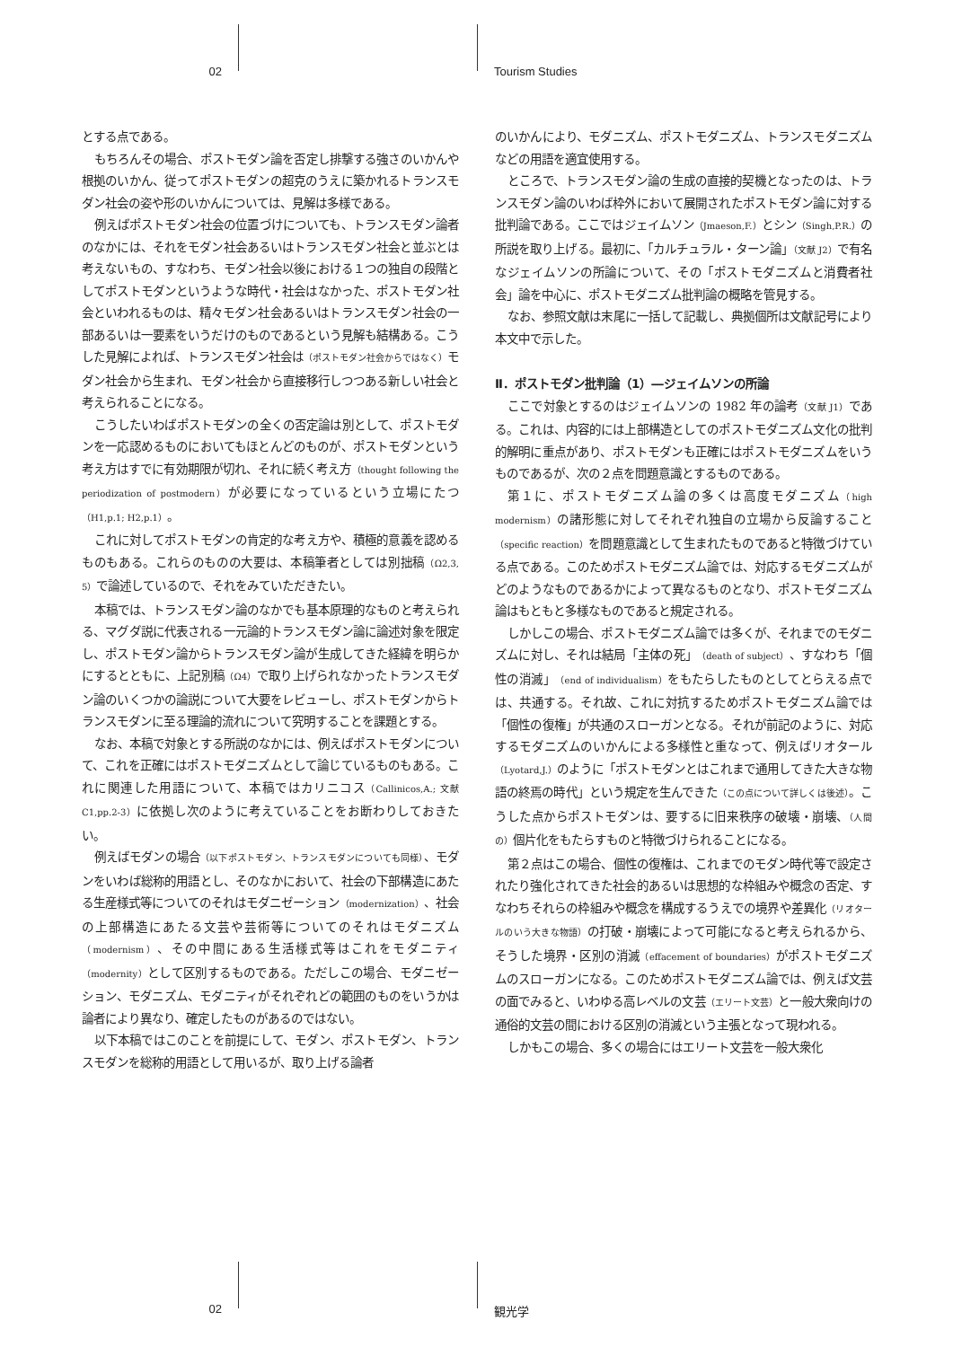02 Tourism Studies
とする点である。
もちろんその場合、ポストモダン論を否定し排撃する強さのいかんや根拠のいかん、従ってポストモダンの超克のうえに築かれるトランスモダン社会の姿や形のいかんについては、見解は多様である。
例えばポストモダン社会の位置づけについても、トランスモダン論者のなかには、それをモダン社会あるいはトランスモダン社会と並ぶとは考えないもの、すなわち、モダン社会以後における１つの独自の段階としてポストモダンというような時代・社会はなかった、ポストモダン社会といわれるものは、精々モダン社会あるいはトランスモダン社会の一部あるいは一要素をいうだけのものであるという見解も結構ある。こうした見解によれば、トランスモダン社会は（ポストモダン社会からではなく）モダン社会から生まれ、モダン社会から直接移行しつつある新しい社会と考えられることになる。
こうしたいわばポストモダンの全くの否定論は別として、ポストモダンを一応認めるものにおいてもほとんどのものが、ポストモダンという考え方はすでに有効期限が切れ、それに続く考え方（thought following the periodization of postmodern）が必要になっているという立場にたつ（H1,p.1; H2,p.1）。
これに対してポストモダンの肯定的な考え方や、積極的意義を認めるものもある。これらのものの大要は、本稿筆者としては別拙稿（Ω2,3, 5）で論述しているので、それをみていただきたい。
本稿では、トランスモダン論のなかでも基本原理的なものと考えられる、マグダ説に代表される一元論的トランスモダン論に論述対象を限定し、ポストモダン論からトランスモダン論が生成してきた経緯を明らかにするとともに、上記別稿（Ω4）で取り上げられなかったトランスモダン論のいくつかの論説について大要をレビューし、ポストモダンからトランスモダンに至る理論的流れについて究明することを課題とする。
なお、本稿で対象とする所説のなかには、例えばポストモダンについて、これを正確にはポストモダニズムとして論じているものもある。これに関連した用語について、本稿ではカリニコス（Callinicos,A.; 文献 C1,pp.2-3）に依拠し次のように考えていることをお断わりしておきたい。
例えばモダンの場合（以下ポストモダン、トランスモダンについても同様）、モダンをいわば総称的用語とし、そのなかにおいて、社会の下部構造にあたる生産様式等についてのそれはモダニゼーション（modernization）、社会の上部構造にあたる文芸や芸術等についてのそれはモダニズム（modernism）、その中間にある生活様式等はこれをモダニティ（modernity）として区別するものである。ただしこの場合、モダニゼーション、モダニズム、モダニティがそれぞれどの範囲のものをいうかは論者により異なり、確定したものがあるのではない。
以下本稿ではこのことを前提にして、モダン、ポストモダン、トランスモダンを総称的用語として用いるが、取り上げる論者
のいかんにより、モダニズム、ポストモダニズム、トランスモダニズムなどの用語を適宜使用する。
ところで、トランスモダン論の生成の直接的契機となったのは、トランスモダン論のいわば枠外において展開されたポストモダン論に対する批判論である。ここではジェイムソン（Jmaeson,F.）とシン（Singh,P.R.）の所説を取り上げる。最初に、「カルチュラル・ターン論」（文献 J2）で有名なジェイムソンの所論について、その「ポストモダニズムと消費者社会」論を中心に、ポストモダニズム批判論の概略を管見する。
なお、参照文献は末尾に一括して記載し、典拠個所は文献記号により本文中で示した。
Ⅱ．ポストモダン批判論（1）―ジェイムソンの所論
ここで対象とするのはジェイムソンの 1982 年の論考（文献 J1）である。これは、内容的には上部構造としてのポストモダニズム文化の批判的解明に重点があり、ポストモダンも正確にはポストモダニズムをいうものであるが、次の２点を問題意識とするものである。
第１に、ポストモダニズム論の多くは高度モダニズム（high modernism）の諸形態に対してそれぞれ独自の立場から反論すること（specific reaction）を問題意識として生まれたものであると特徴づけている点である。このためポストモダニズム論では、対応するモダニズムがどのようなものであるかによって異なるものとなり、ポストモダニズム論はもともと多様なものであると規定される。
しかしこの場合、ポストモダニズム論では多くが、それまでのモダニズムに対し、それは結局「主体の死」（death of subject）、すなわち「個性の消滅」（end of individualism）をもたらしたものとしてとらえる点では、共通する。それ故、これに対抗するためポストモダニズム論では「個性の復権」が共通のスローガンとなる。それが前記のように、対応するモダニズムのいかんによる多様性と重なって、例えばリオタール（Lyotard,J.）のように「ポストモダンとはこれまで通用してきた大きな物語の終焉の時代」という規定を生んできた（この点について詳しくは後述）。こうした点からポストモダンは、要するに旧来秩序の破壊・崩壊、（人間の）個片化をもたらすものと特徴づけられることになる。
第２点はこの場合、個性の復権は、これまでのモダン時代等で設定されたり強化されてきた社会的あるいは思想的な枠組みや概念の否定、すなわちそれらの枠組みや概念を構成するうえでの境界や差異化（リオタールのいう大きな物語）の打破・崩壊によって可能になると考えられるから、そうした境界・区別の消滅（effacement of boundaries）がポストモダニズムのスローガンになる。このためポストモダニズム論では、例えば文芸の面でみると、いわゆる高レベルの文芸（エリート文芸）と一般大衆向けの通俗的文芸の間における区別の消滅という主張となって現われる。
しかもこの場合、多くの場合にはエリート文芸を一般大衆化
02 観光学